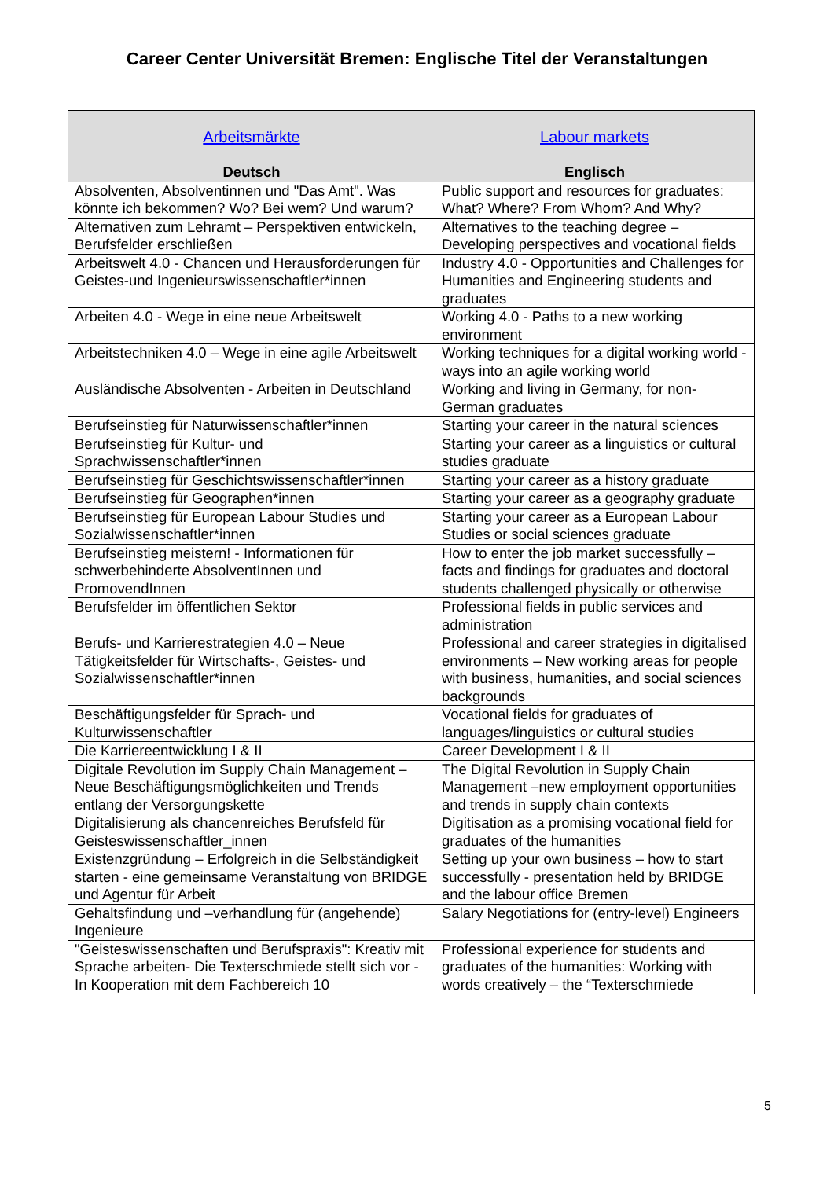Career Center Universität Bremen: Englische Titel der Veranstaltungen
| Arbeitsmärkte | Labour markets |
| --- | --- |
| Deutsch | Englisch |
| Absolventen, Absolventinnen und "Das Amt". Was könnte ich bekommen? Wo? Bei wem? Und warum? | Public support and resources for graduates: What? Where? From Whom? And Why? |
| Alternativen zum Lehramt – Perspektiven entwickeln, Berufsfelder erschließen | Alternatives to the teaching degree – Developing perspectives and vocational fields |
| Arbeitswelt 4.0 - Chancen und Herausforderungen für Geistes-und Ingenieurswissenschaftler*innen | Industry 4.0 - Opportunities and Challenges for Humanities and Engineering students and graduates |
| Arbeiten 4.0 - Wege in eine neue Arbeitswelt | Working 4.0 - Paths to a new working environment |
| Arbeitstechniken 4.0 – Wege in eine agile Arbeitswelt | Working techniques for a digital working world - ways into an agile working world |
| Ausländische Absolventen - Arbeiten in Deutschland | Working and living in Germany, for non-German graduates |
| Berufseinstieg für Naturwissenschaftler*innen | Starting your career in the natural sciences |
| Berufseinstieg für Kultur- und Sprachwissenschaftler*innen | Starting your career as a linguistics or cultural studies graduate |
| Berufseinstieg für Geschichtswissenschaftler*innen | Starting your career as a history graduate |
| Berufseinstieg für Geographen*innen | Starting your career as a geography graduate |
| Berufseinstieg für European Labour Studies und Sozialwissenschaftler*innen | Starting your career as a European Labour Studies or social sciences graduate |
| Berufseinstieg meistern! - Informationen für schwerbehinderte AbsolventInnen und PromovendInnen | How to enter the job market successfully – facts and findings for graduates and doctoral students challenged physically or otherwise |
| Berufsfelder im öffentlichen Sektor | Professional fields in public services and administration |
| Berufs- und Karrierestrategien 4.0 – Neue Tätigkeitsfelder für Wirtschafts-, Geistes- und Sozialwissenschaftler*innen | Professional and career strategies in digitalised environments – New working areas for people with business, humanities, and social sciences backgrounds |
| Beschäftigungsfelder für Sprach- und Kulturwissenschaftler | Vocational fields for graduates of languages/linguistics or cultural studies |
| Die Karriereentwicklung I & II | Career Development I & II |
| Digitale Revolution im Supply Chain Management – Neue Beschäftigungsmöglichkeiten und Trends entlang der Versorgungskette | The Digital Revolution in Supply Chain Management –new employment opportunities and trends in supply chain contexts |
| Digitalisierung als chancenreiches Berufsfeld für Geisteswissenschaftler_innen | Digitisation as a promising vocational field for graduates of the humanities |
| Existenzgründung – Erfolgreich in die Selbständigkeit starten - eine gemeinsame Veranstaltung von BRIDGE und Agentur für Arbeit | Setting up your own business – how to start successfully - presentation held by BRIDGE and the labour office Bremen |
| Gehaltsfindung und –verhandlung für (angehende) Ingenieure | Salary Negotiations for (entry-level) Engineers |
| "Geisteswissenschaften und Berufspraxis": Kreativ mit Sprache arbeiten- Die Texterschmiede stellt sich vor - In Kooperation mit dem Fachbereich 10 | Professional experience for students and graduates of the humanities: Working with words creatively – the “Texterschmiede |
5